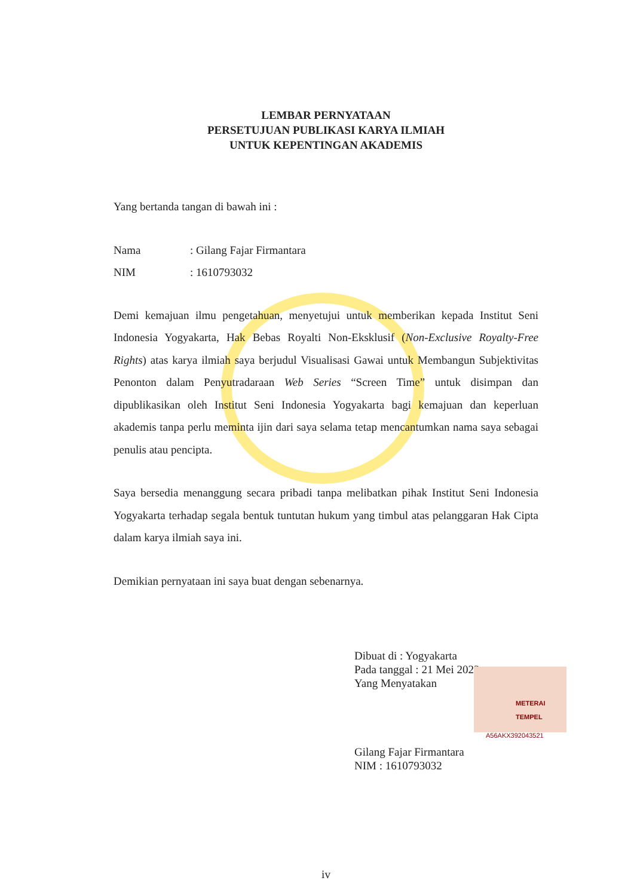LEMBAR PERNYATAAN
PERSETUJUAN PUBLIKASI KARYA ILMIAH
UNTUK KEPENTINGAN AKADEMIS
Yang bertanda tangan di bawah ini :
Nama: Gilang Fajar Firmantara
NIM: 1610793032
Demi kemajuan ilmu pengetahuan, menyetujui untuk memberikan kepada Institut Seni Indonesia Yogyakarta, Hak Bebas Royalti Non-Eksklusif (Non-Exclusive Royalty-Free Rights) atas karya ilmiah saya berjudul Visualisasi Gawai untuk Membangun Subjektivitas Penonton dalam Penyutradaraan Web Series “Screen Time” untuk disimpan dan dipublikasikan oleh Institut Seni Indonesia Yogyakarta bagi kemajuan dan keperluan akademis tanpa perlu meminta ijin dari saya selama tetap mencantumkan nama saya sebagai penulis atau pencipta.
Saya bersedia menanggung secara pribadi tanpa melibatkan pihak Institut Seni Indonesia Yogyakarta terhadap segala bentuk tuntutan hukum yang timbul atas pelanggaran Hak Cipta dalam karya ilmiah saya ini.
Demikian pernyataan ini saya buat dengan sebenarnya.
Dibuat di : Yogyakarta
Pada tanggal : 21 Mei 2023
Yang Menyatakan
Gilang Fajar Firmantara
NIM : 1610793032
METERAI
TEMPEL
A56AKX392043521
iv